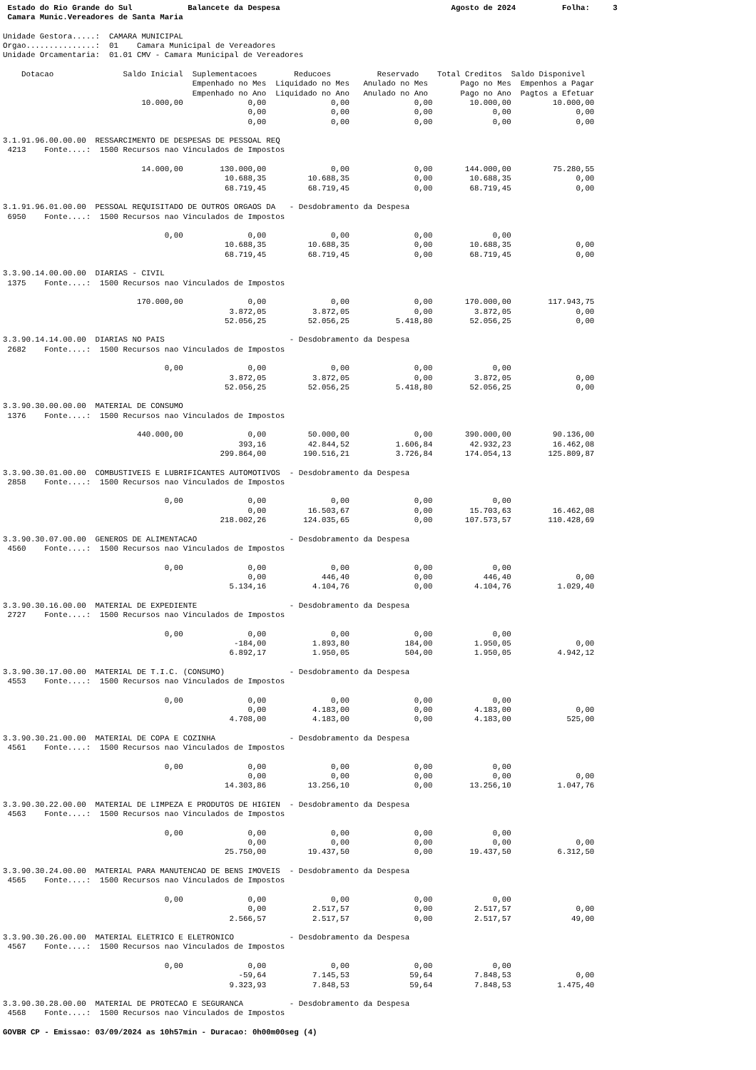Estado do Rio Grande do Sul            Balancete da Despesa                                     Agosto de 2024          Folha:     3
 Camara Munic.Vereadores de Santa Maria

Unidade Gestora.....:  CAMARA MUNICIPAL
Orgao...............:  01    Camara Municipal de Vereadores
Unidade Orcamentaria:  01.01 CMV - Camara Municipal de Vereadores

    Dotacao               Saldo Inicial  Suplementacoes        Reducoes          Reservado    Total Creditos  Saldo Disponivel
                                         Empenhado no Mes  Liquidado no Mes   Anulado no Mes       Pago no Mes  Empenhos a Pagar
                                         Empenhado no Ano  Liquidado no Ano   Anulado no Ano       Pago no Ano  Pagtos a Efetuar
                              10.000,00              0,00              0,00              0,00        10.000,00         10.000,00
                                                     0,00              0,00              0,00             0,00              0,00
                                                     0,00              0,00              0,00             0,00              0,00

3.1.91.96.00.00.00  RESSARCIMENTO DE DESPESAS DE PESSOAL REQ
 4213    Fonte....:  1500 Recursos nao Vinculados de Impostos

                              14.000,00        130.000,00              0,00              0,00       144.000,00         75.280,55
                                                10.688,35         10.688,35              0,00        10.688,35              0,00
                                                68.719,45         68.719,45              0,00        68.719,45              0,00

3.1.91.96.01.00.00  PESSOAL REQUISITADO DE OUTROS ORGAOS DA   - Desdobramento da Despesa
 6950    Fonte....:  1500 Recursos nao Vinculados de Impostos

                                   0,00              0,00              0,00              0,00             0,00
                                                10.688,35         10.688,35              0,00        10.688,35              0,00
                                                68.719,45         68.719,45              0,00        68.719,45              0,00

3.3.90.14.00.00.00  DIARIAS - CIVIL
 1375    Fonte....:  1500 Recursos nao Vinculados de Impostos

                             170.000,00              0,00              0,00              0,00       170.000,00        117.943,75
                                                 3.872,05          3.872,05              0,00         3.872,05              0,00
                                                52.056,25         52.056,25          5.418,80        52.056,25              0,00

3.3.90.14.14.00.00  DIARIAS NO PAIS                           - Desdobramento da Despesa
 2682    Fonte....:  1500 Recursos nao Vinculados de Impostos

                                   0,00              0,00              0,00              0,00             0,00
                                                 3.872,05          3.872,05              0,00         3.872,05              0,00
                                                52.056,25         52.056,25          5.418,80        52.056,25              0,00

3.3.90.30.00.00.00  MATERIAL DE CONSUMO
 1376    Fonte....:  1500 Recursos nao Vinculados de Impostos

                             440.000,00              0,00         50.000,00              0,00       390.000,00         90.136,00
                                                   393,16         42.844,52          1.606,84        42.932,23         16.462,08
                                               299.864,00        190.516,21          3.726,84       174.054,13        125.809,87

3.3.90.30.01.00.00  COMBUSTIVEIS E LUBRIFICANTES AUTOMOTIVOS  - Desdobramento da Despesa
 2858    Fonte....:  1500 Recursos nao Vinculados de Impostos

                                   0,00              0,00              0,00              0,00             0,00
                                                     0,00         16.503,67              0,00        15.703,63         16.462,08
                                               218.002,26        124.035,65              0,00       107.573,57        110.428,69

3.3.90.30.07.00.00  GENEROS DE ALIMENTACAO                    - Desdobramento da Despesa
 4560    Fonte....:  1500 Recursos nao Vinculados de Impostos

                                   0,00              0,00              0,00              0,00             0,00
                                                     0,00            446,40              0,00           446,40              0,00
                                                 5.134,16          4.104,76              0,00         4.104,76          1.029,40

3.3.90.30.16.00.00  MATERIAL DE EXPEDIENTE                    - Desdobramento da Despesa
 2727    Fonte....:  1500 Recursos nao Vinculados de Impostos

                                   0,00              0,00              0,00              0,00             0,00
                                                  -184,00          1.893,80            184,00         1.950,05              0,00
                                                 6.892,17          1.950,05            504,00         1.950,05          4.942,12

3.3.90.30.17.00.00  MATERIAL DE T.I.C. (CONSUMO)              - Desdobramento da Despesa
 4553    Fonte....:  1500 Recursos nao Vinculados de Impostos

                                   0,00              0,00              0,00              0,00             0,00
                                                     0,00          4.183,00              0,00         4.183,00              0,00
                                                 4.708,00          4.183,00              0,00         4.183,00            525,00

3.3.90.30.21.00.00  MATERIAL DE COPA E COZINHA                - Desdobramento da Despesa
 4561    Fonte....:  1500 Recursos nao Vinculados de Impostos

                                   0,00              0,00              0,00              0,00             0,00
                                                     0,00              0,00              0,00             0,00              0,00
                                                14.303,86         13.256,10              0,00        13.256,10          1.047,76

3.3.90.30.22.00.00  MATERIAL DE LIMPEZA E PRODUTOS DE HIGIEN  - Desdobramento da Despesa
 4563    Fonte....:  1500 Recursos nao Vinculados de Impostos

                                   0,00              0,00              0,00              0,00             0,00
                                                     0,00              0,00              0,00             0,00              0,00
                                                25.750,00         19.437,50              0,00        19.437,50          6.312,50

3.3.90.30.24.00.00  MATERIAL PARA MANUTENCAO DE BENS IMOVEIS  - Desdobramento da Despesa
 4565    Fonte....:  1500 Recursos nao Vinculados de Impostos

                                   0,00              0,00              0,00              0,00             0,00
                                                     0,00          2.517,57              0,00         2.517,57              0,00
                                                 2.566,57          2.517,57              0,00         2.517,57             49,00

3.3.90.30.26.00.00  MATERIAL ELETRICO E ELETRONICO            - Desdobramento da Despesa
 4567    Fonte....:  1500 Recursos nao Vinculados de Impostos

                                   0,00              0,00              0,00              0,00             0,00
                                                   -59,64          7.145,53             59,64         7.848,53              0,00
                                                 9.323,93          7.848,53             59,64         7.848,53          1.475,40

3.3.90.30.28.00.00  MATERIAL DE PROTECAO E SEGURANCA          - Desdobramento da Despesa
 4568    Fonte....:  1500 Recursos nao Vinculados de Impostos

GOVBR CP - Emissao: 03/09/2024 as 10h57min - Duracao: 0h00m00seg (4)